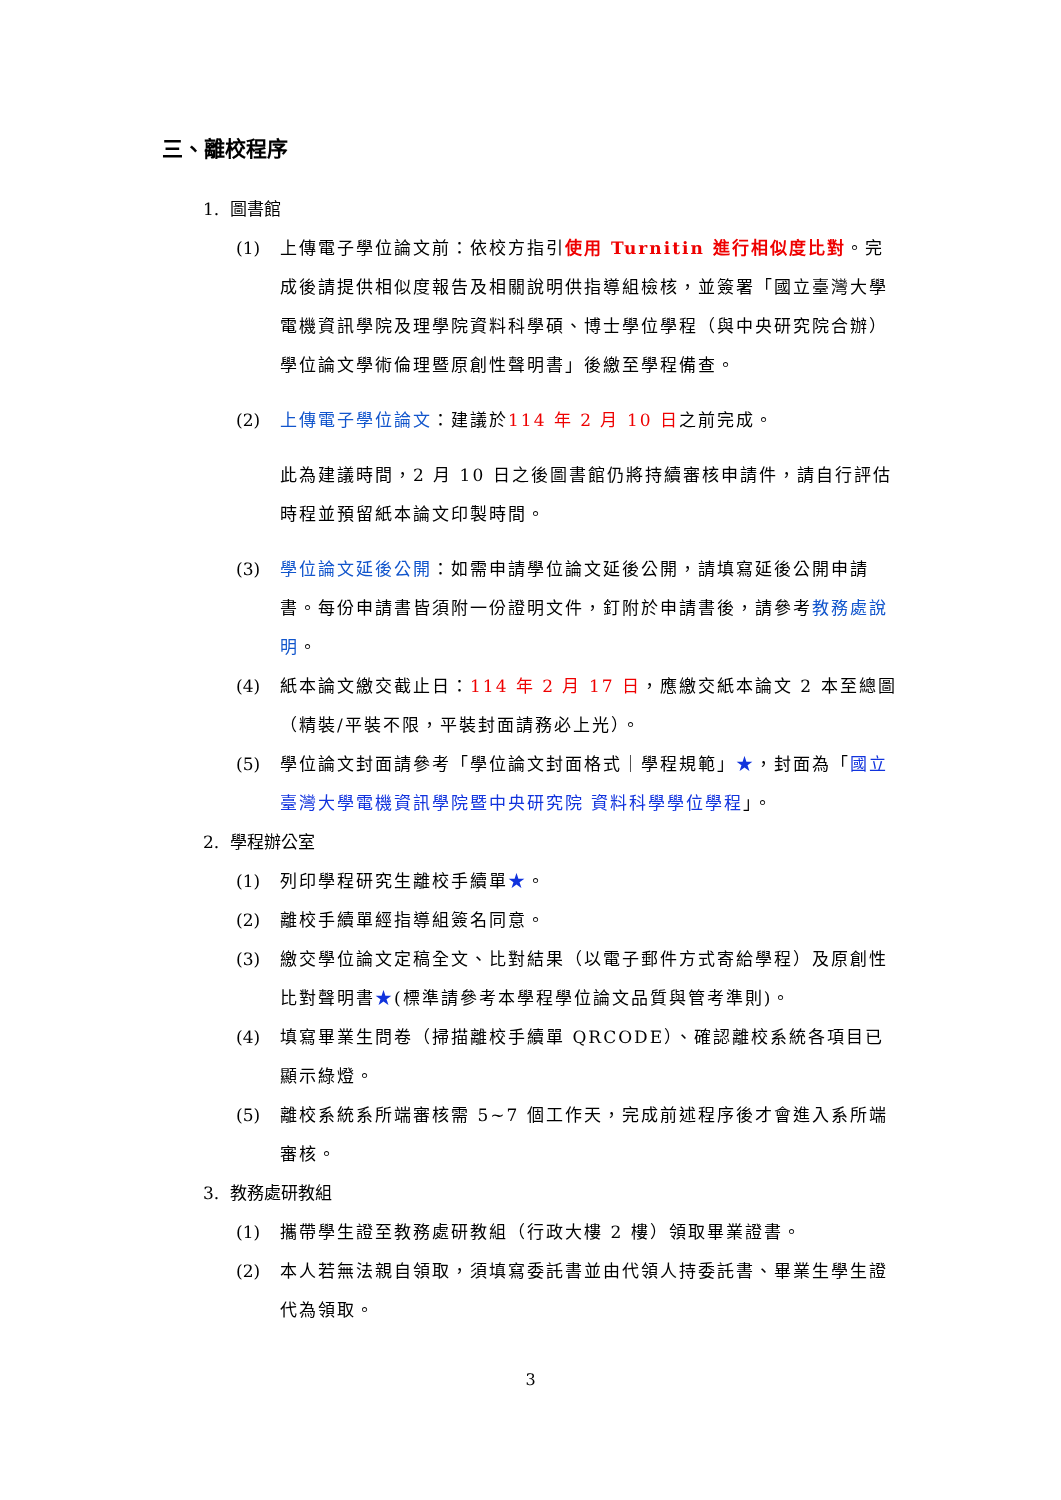三、離校程序
1. 圖書館
(1) 上傳電子學位論文前：依校方指引使用 Turnitin 進行相似度比對。完成後請提供相似度報告及相關說明供指導組檢核，並簽署「國立臺灣大學電機資訊學院及理學院資料科學碩、博士學位學程（與中央研究院合辦）學位論文學術倫理暨原創性聲明書」後繳至學程備查。
(2) 上傳電子學位論文：建議於114 年 2 月 10 日之前完成。
此為建議時間，2 月 10 日之後圖書館仍將持續審核申請件，請自行評估時程並預留紙本論文印製時間。
(3) 學位論文延後公開：如需申請學位論文延後公開，請填寫延後公開申請書。每份申請書皆須附一份證明文件，釘附於申請書後，請參考教務處說明。
(4) 紙本論文繳交截止日：114 年 2 月 17 日，應繳交紙本論文 2 本至總圖（精裝/平裝不限，平裝封面請務必上光）。
(5) 學位論文封面請參考「學位論文封面格式｜學程規範」★，封面為「國立臺灣大學電機資訊學院暨中央研究院 資料科學學位學程」。
2. 學程辦公室
(1) 列印學程研究生離校手續單★。
(2) 離校手續單經指導組簽名同意。
(3) 繳交學位論文定稿全文、比對結果（以電子郵件方式寄給學程）及原創性比對聲明書★(標準請參考本學程學位論文品質與管考準則)。
(4) 填寫畢業生問卷（掃描離校手續單 QRCODE）、確認離校系統各項目已顯示綠燈。
(5) 離校系統系所端審核需 5~7 個工作天，完成前述程序後才會進入系所端審核。
3. 教務處研教組
(1) 攜帶學生證至教務處研教組（行政大樓 2 樓）領取畢業證書。
(2) 本人若無法親自領取，須填寫委託書並由代領人持委託書、畢業生學生證代為領取。
3